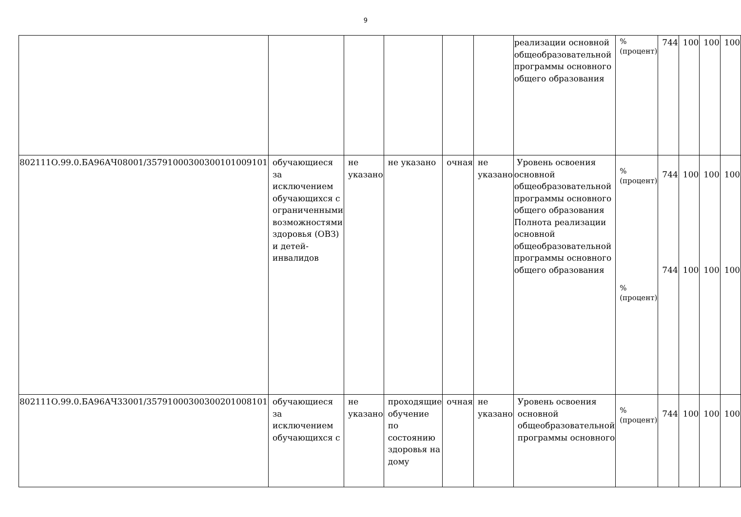9
| | | | | | | реализации основной общеобразовательной программы основного общего образования | % (процент) | 744 | 100 | 100 | 100 |
| 802111О.99.0.БА96АЧ08001/35791000300300101009101 | обучающиеся за исключением обучающихся с ограниченными возможностями здоровья (ОВЗ) и детей-инвалидов | не указано | не указано | очная | не указано | Уровень освоения основной общеобразовательной программы основного общего образования Полнота реализации основной общеобразовательной программы основного общего образования | % (процент) % (процент) | 744 744 | 100 100 | 100 100 | 100 100 |
| 802111О.99.0.БА96АЧ33001/35791000300300201008101 | обучающиеся за исключением обучающихся с | не указано | проходящие обучение по состоянию здоровья на дому | очная | не указано | Уровень освоения основной общеобразовательной программы основного | % (процент) | 744 | 100 | 100 | 100 |